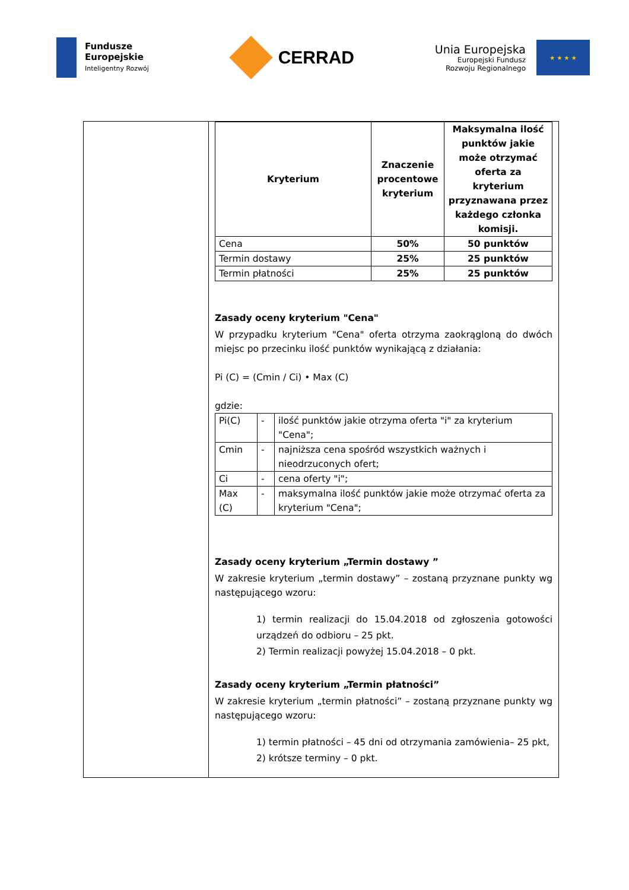Fundusze
Europejskie
Inteligentny Rozwój
CERRAD
Unia Europejska
Europejski Fundusz
Rozwoju Regionalnego
★ ★ ★ ★
| Kryterium | Znaczenie procentowe kryterium | Maksymalna ilość punktów jakie może otrzymać oferta za kryterium przyznawana przez każdego członka komisji. |
| --- | --- | --- |
| Cena | 50% | 50 punktów |
| Termin dostawy | 25% | 25 punktów |
| Termin płatności | 25% | 25 punktów |
Zasady oceny kryterium "Cena"
W przypadku kryterium "Cena" oferta otrzyma zaokrągloną do dwóch miejsc po przecinku ilość punktów wynikającą z działania:
Pi (C) = (Cmin / Ci) • Max (C)
gdzie:
| Pi(C) | - | ilość punktów jakie otrzyma oferta "i" za kryterium "Cena"; |
| Cmin | - | najniższa cena spośród wszystkich ważnych i nieodrzuconych ofert; |
| Ci | - | cena oferty "i"; |
| Max (C) | - | maksymalna ilość punktów jakie może otrzymać oferta za kryterium "Cena"; |
Zasady oceny kryterium „Termin dostawy ”
W zakresie kryterium „termin dostawy” – zostaną przyznane punkty wg następującego wzoru:
1) termin realizacji do 15.04.2018 od zgłoszenia gotowości urządzeń do odbioru – 25 pkt.
2) Termin realizacji powyżej 15.04.2018 – 0 pkt.
Zasady oceny kryterium „Termin płatności”
W zakresie kryterium „termin płatności” – zostaną przyznane punkty wg następującego wzoru:
1) termin płatności – 45 dni od otrzymania zamówienia– 25 pkt,
2) krótsze terminy – 0 pkt.